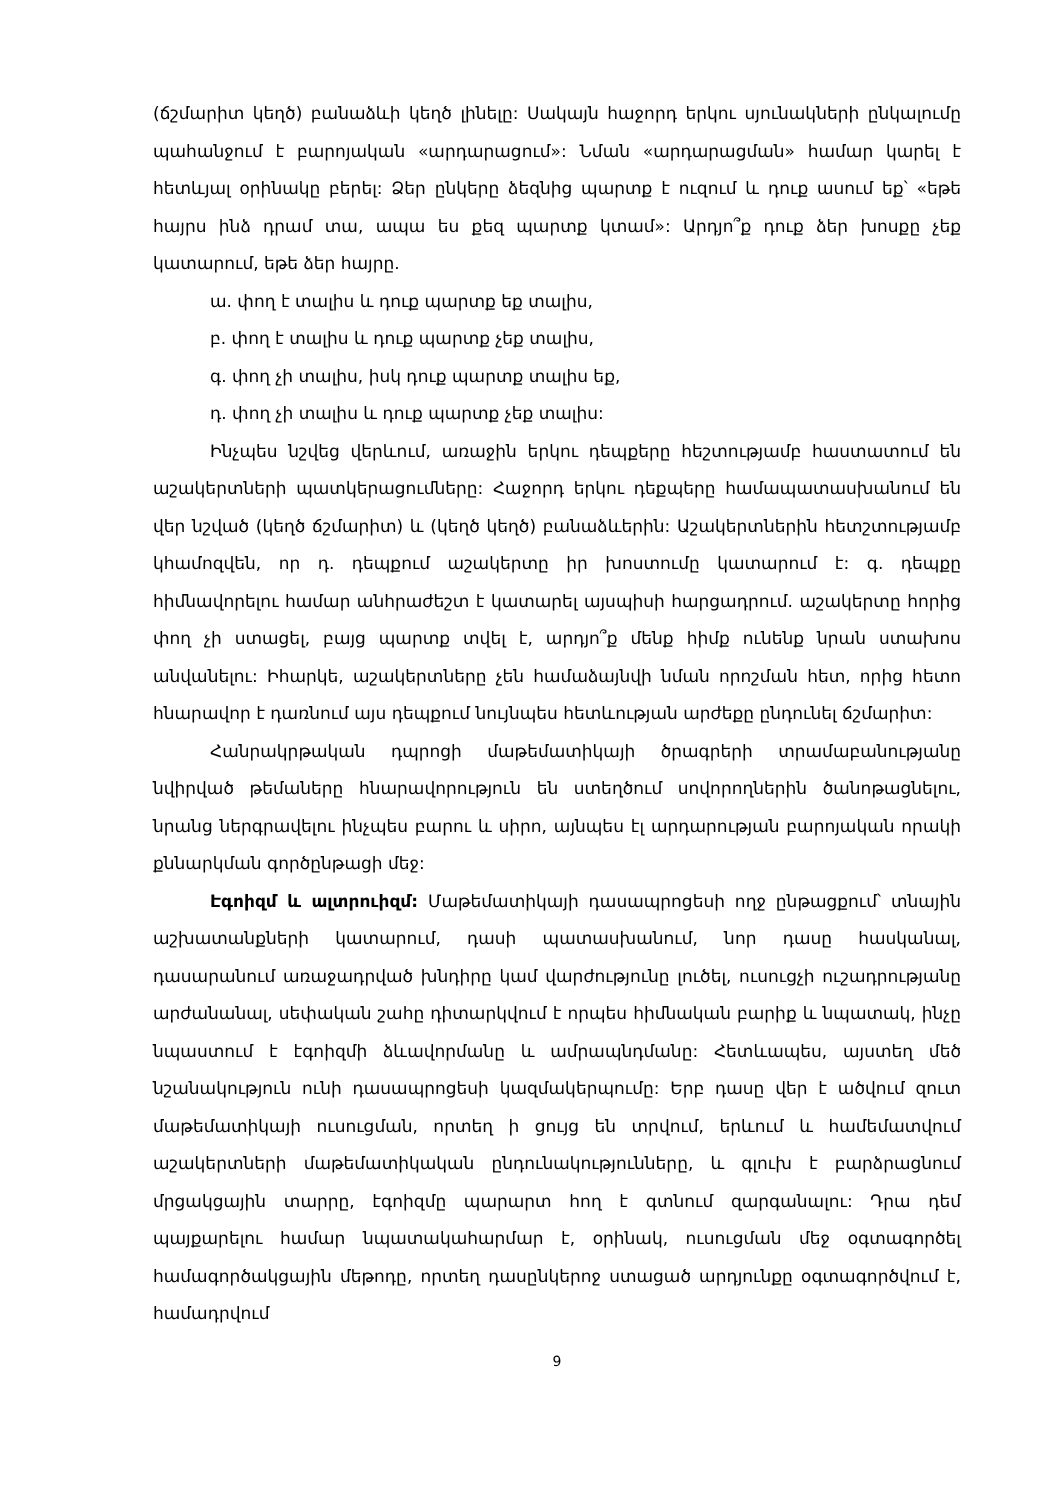(ճշմարիտ կեղծ) բանաձևի կեղծ լինելը: Սակայն հաջորդ երկու սյունակների ընկալումը պահանջում է բարոյական «արդարացում»: Նման «արդարացման» համար կարել է հետևյալ օրինակը բերել: Ձեր ընկերը ձեզնից պարտք է ուզում և դուք ասում եք՝ «եթե հայրս ինձ դրամ տա, ապա ես քեզ պարտք կտամ»: Արդյո՞ք դուք ձեր խոսքը չեք կատարում, եթե ձեր հայրը.
ա. փող է տալիս և դուք պարտք եք տալիս,
բ. փող է տալիս և դուք պարտք չեք տալիս,
գ. փող չի տալիս, իսկ դուք պարտք տալիս եք,
դ. փող չի տալիս և դուք պարտք չեք տալիս:
Ինչպես նշվեց վերևում, առաջին երկու դեպքերը հեշտությամբ հաստատում են աշակերտների պատկերացումները: Հաջորդ երկու դեքպերը համապատասխանում են վեր նշված (կեղծ ճշմարիտ) և (կեղծ կեղծ) բանաձևերին: Աշակերտներին հետշտությամբ կհամոզվեն, որ դ. դեպքում աշակերտը իր խոստումը կատարում է: գ. դեպքը հիմնավորելու համար անհրաժեշտ է կատարել այսպիսի հարցադրում. աշակերտը հորից փող չի ստացել, բայց պարտք տվել է, արդյո՞ք մենք հիմք ունենք նրան ստախոս անվանելու: Իհարկե, աշակերտները չեն համաձայնվի նման որոշման հետ, որից հետո հնարավոր է դառնում այս դեպքում նույնպես հետևության արժեքը ընդունել ճշմարիտ:
Հանրակրթական դպրոցի մաթեմատիկայի ծրագրերի տրամաբանությանը նվիրված թեմաները հնարավորություն են ստեղծում սովորողներին ծանոթացնելու, նրանց ներգրավելու ինչպես բարու և սիրո, այնպես էլ արդարության բարոյական որակի քննարկման գործընթացի մեջ:
Էգոիզմ և ալտրուիզմ: Մաթեմատիկայի դասապրոցեսի ողջ ընթացքում՝ տնային աշխատանքների կատարում, դասի պատասխանում, նոր դասը հասկանալ, դասարանում առաջադրված խնդիրը կամ վարժությունը լուծել, ուսուցչի ուշադրությանը արժանանալ, սեփական շահը դիտարկվում է որպես հիմնական բարիք և նպատակ, ինչը նպաստում է էգոիզմի ձևավորմանը և ամրապնդմանը: Հետևապես, այստեղ մեծ նշանակություն ունի դասապրոցեսի կազմակերպումը: Երբ դասը վեր է ածվում զուտ մաթեմատիկայի ուսուցման, որտեղ ի ցույց են տրվում, երևում և համեմատվում աշակերտների մաթեմատիկական ընդունակությունները, և գլուխ է բարձրացնում մրցակցային տարրը, էգոիզմը պարարտ հող է գտնում զարգանալու: Դրա դեմ պայքարելու համար նպատակահարմար է, օրինակ, ուսուցման մեջ օգտագործել համագործակցային մեթոդը, որտեղ դասընկերոջ ստացած արդյունքը օգտագործվում է, համադրվում
9